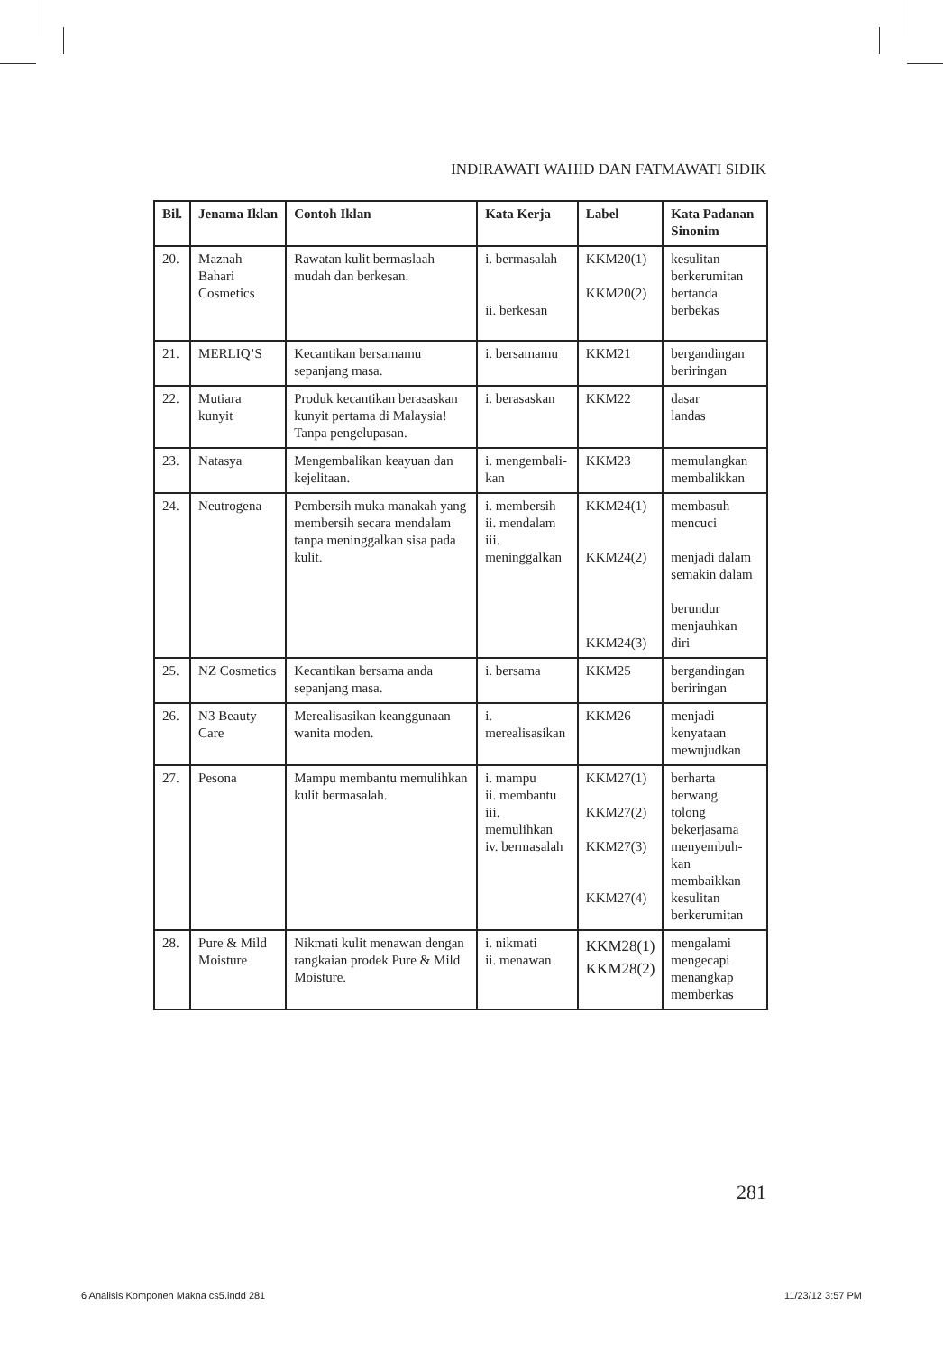INDIRAWATI WAHID DAN FATMAWATI SIDIK
| Bil. | Jenama Iklan | Contoh Iklan | Kata Kerja | Label | Kata Padanan Sinonim |
| --- | --- | --- | --- | --- | --- |
| 20. | Maznah Bahari Cosmetics | Rawatan kulit bermaslaah mudah dan berkesan. | i. bermasalah ii. berkesan | KKM20(1) KKM20(2) | kesulitan berkerumitan bertanda berbekas |
| 21. | MERLIQ’S | Kecantikan bersamamu sepanjang masa. | i. bersamamu | KKM21 | bergandingan beriringan |
| 22. | Mutiara kunyit | Produk kecantikan berasaskan kunyit pertama di Malaysia! Tanpa pengelupasan. | i. berasaskan | KKM22 | dasar landas |
| 23. | Natasya | Mengembalikan keayuan dan kejelitaan. | i. mengembali-kan | KKM23 | memulangkan membalikkan |
| 24. | Neutrogena | Pembersih muka manakah yang membersih secara mendalam tanpa meninggalkan sisa pada kulit. | i. membersih ii. mendalam iii. meninggalkan | KKM24(1) KKM24(2) KKM24(3) | membasuh mencuci menjadi dalam semakin dalam berundur menjauhkan diri |
| 25. | NZ Cosmetics | Kecantikan bersama anda sepanjang masa. | i. bersama | KKM25 | bergandingan beriringan |
| 26. | N3 Beauty Care | Merealisasikan keanggunaan wanita moden. | i. merealisasikan | KKM26 | menjadi kenyataan mewujudkan |
| 27. | Pesona | Mampu membantu memulihkan kulit bermasalah. | i. mampu ii. membantu iii. memulihkan iv. bermasalah | KKM27(1) KKM27(2) KKM27(3) KKM27(4) | berharta berwang tolong bekerjasama menyembuh-kan membaikkan kesulitan berkerumitan |
| 28. | Pure & Mild Moisture | Nikmati kulit menawan dengan rangkaian prodek Pure & Mild Moisture. | i. nikmati ii. menawan | KKM28(1) KKM28(2) | mengalami mengecapi menangkap memberkas |
281
6 Analisis Komponen Makna cs5.indd 281 11/23/12 3:57 PM